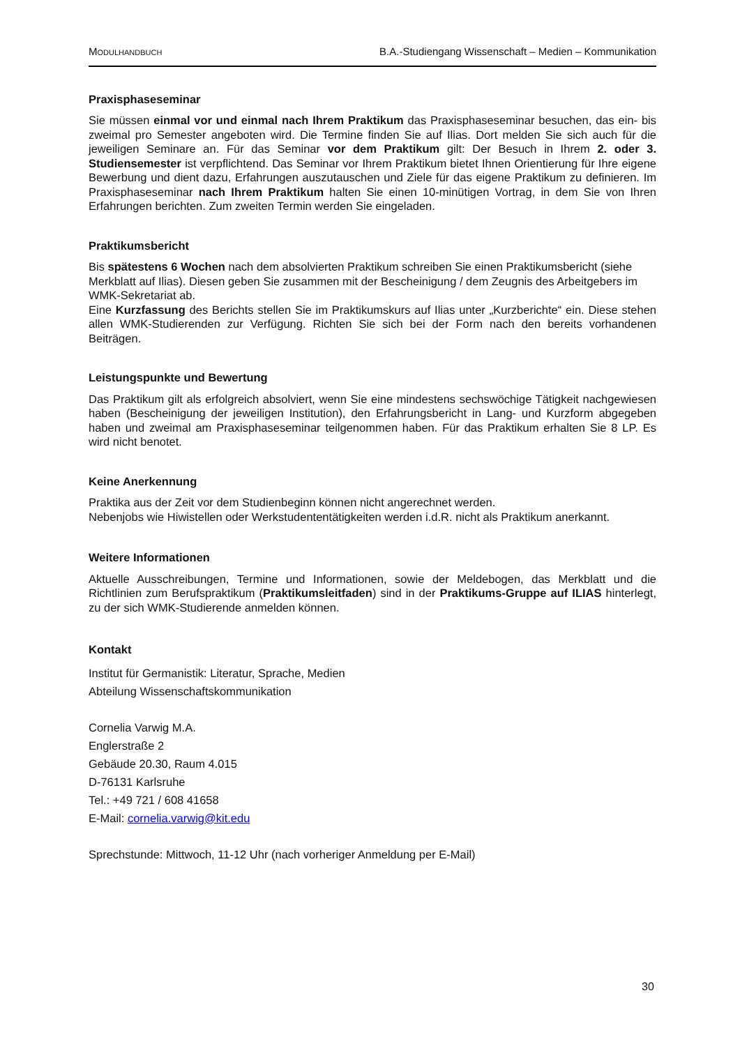MODULHANDBUCH B.A.-Studiengang Wissenschaft – Medien – Kommunikation
Praxisphaseseminar
Sie müssen einmal vor und einmal nach Ihrem Praktikum das Praxisphaseseminar besuchen, das ein- bis zweimal pro Semester angeboten wird. Die Termine finden Sie auf Ilias. Dort melden Sie sich auch für die jeweiligen Seminare an. Für das Seminar vor dem Praktikum gilt: Der Besuch in Ihrem 2. oder 3. Studiensemester ist verpflichtend. Das Seminar vor Ihrem Praktikum bietet Ihnen Orientierung für Ihre eigene Bewerbung und dient dazu, Erfahrungen auszutauschen und Ziele für das eigene Praktikum zu definieren. Im Praxisphaseseminar nach Ihrem Praktikum halten Sie einen 10-minütigen Vortrag, in dem Sie von Ihren Erfahrungen berichten. Zum zweiten Termin werden Sie eingeladen.
Praktikumsbericht
Bis spätestens 6 Wochen nach dem absolvierten Praktikum schreiben Sie einen Praktikumsbericht (siehe Merkblatt auf Ilias). Diesen geben Sie zusammen mit der Bescheinigung / dem Zeugnis des Arbeitgebers im WMK-Sekretariat ab.
Eine Kurzfassung des Berichts stellen Sie im Praktikumskurs auf Ilias unter „Kurzberichte“ ein. Diese stehen allen WMK-Studierenden zur Verfügung. Richten Sie sich bei der Form nach den bereits vorhandenen Beiträgen.
Leistungspunkte und Bewertung
Das Praktikum gilt als erfolgreich absolviert, wenn Sie eine mindestens sechswöchige Tätigkeit nachgewiesen haben (Bescheinigung der jeweiligen Institution), den Erfahrungsbericht in Lang- und Kurzform abgegeben haben und zweimal am Praxisphaseseminar teilgenommen haben. Für das Praktikum erhalten Sie 8 LP. Es wird nicht benotet.
Keine Anerkennung
Praktika aus der Zeit vor dem Studienbeginn können nicht angerechnet werden.
Nebenjobs wie Hiwistellen oder Werkstudententätigkeiten werden i.d.R. nicht als Praktikum anerkannt.
Weitere Informationen
Aktuelle Ausschreibungen, Termine und Informationen, sowie der Meldebogen, das Merkblatt und die Richtlinien zum Berufspraktikum (Praktikumsleitfaden) sind in der Praktikums-Gruppe auf ILIAS hinterlegt, zu der sich WMK-Studierende anmelden können.
Kontakt
Institut für Germanistik: Literatur, Sprache, Medien
Abteilung Wissenschaftskommunikation
Cornelia Varwig M.A.
Englerstraße 2
Gebäude 20.30, Raum 4.015
D-76131 Karlsruhe
Tel.: +49 721 / 608 41658
E-Mail: cornelia.varwig@kit.edu
Sprechstunde: Mittwoch, 11-12 Uhr (nach vorheriger Anmeldung per E-Mail)
30